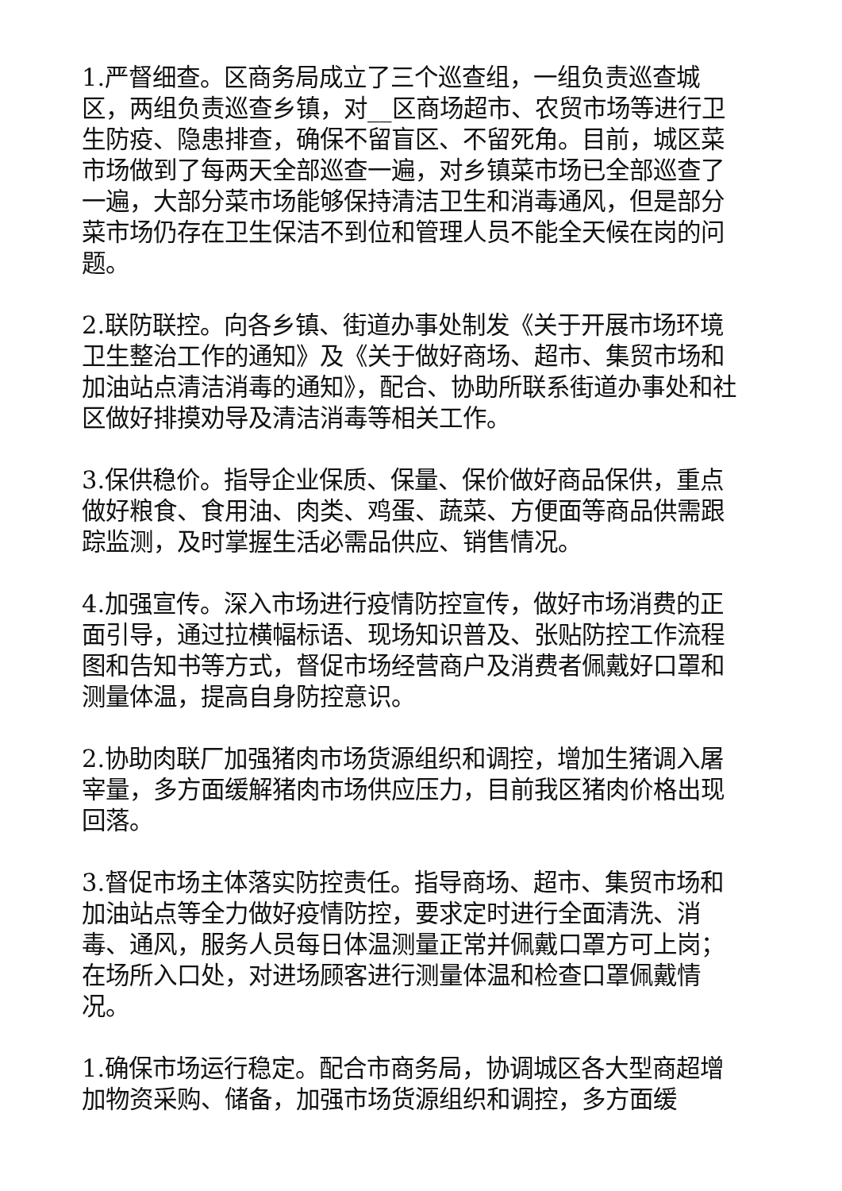1.严督细查。区商务局成立了三个巡查组，一组负责巡查城区，两组负责巡查乡镇，对__区商场超市、农贸市场等进行卫生防疫、隐患排查，确保不留盲区、不留死角。目前，城区菜市场做到了每两天全部巡查一遍，对乡镇菜市场已全部巡查了一遍，大部分菜市场能够保持清洁卫生和消毒通风，但是部分菜市场仍存在卫生保洁不到位和管理人员不能全天候在岗的问题。
2.联防联控。向各乡镇、街道办事处制发《关于开展市场环境卫生整治工作的通知》及《关于做好商场、超市、集贸市场和加油站点清洁消毒的通知》，配合、协助所联系街道办事处和社区做好排摸劝导及清洁消毒等相关工作。
3.保供稳价。指导企业保质、保量、保价做好商品保供，重点做好粮食、食用油、肉类、鸡蛋、蔬菜、方便面等商品供需跟踪监测，及时掌握生活必需品供应、销售情况。
4.加强宣传。深入市场进行疫情防控宣传，做好市场消费的正面引导，通过拉横幅标语、现场知识普及、张贴防控工作流程图和告知书等方式，督促市场经营商户及消费者佩戴好口罩和测量体温，提高自身防控意识。
2.协助肉联厂加强猪肉市场货源组织和调控，增加生猪调入屠宰量，多方面缓解猪肉市场供应压力，目前我区猪肉价格出现回落。
3.督促市场主体落实防控责任。指导商场、超市、集贸市场和加油站点等全力做好疫情防控，要求定时进行全面清洗、消毒、通风，服务人员每日体温测量正常并佩戴口罩方可上岗；在场所入口处，对进场顾客进行测量体温和检查口罩佩戴情况。
1.确保市场运行稳定。配合市商务局，协调城区各大型商超增加物资采购、储备，加强市场货源组织和调控，多方面缓